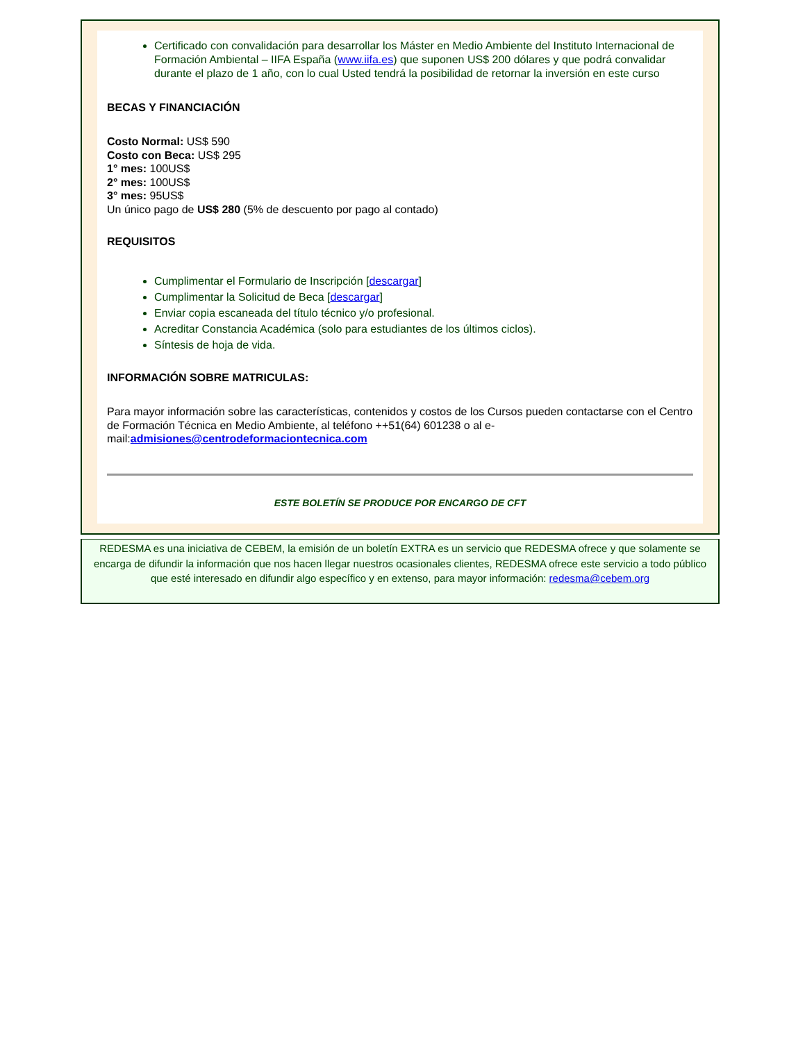Certificado con convalidación para desarrollar los Máster en Medio Ambiente del Instituto Internacional de Formación Ambiental – IIFA España (www.iifa.es) que suponen US$ 200 dólares y que podrá convalidar durante el plazo de 1 año, con lo cual Usted tendrá la posibilidad de retornar la inversión en este curso
BECAS Y FINANCIACIÓN
Costo Normal: US$ 590
Costo con Beca: US$ 295
1° mes: 100US$
2° mes: 100US$
3° mes: 95US$
Un único pago de US$ 280 (5% de descuento por pago al contado)
REQUISITOS
Cumplimentar el Formulario de Inscripción [descargar]
Cumplimentar la Solicitud de Beca [descargar]
Enviar copia escaneada del título técnico y/o profesional.
Acreditar Constancia Académica (solo para estudiantes de los últimos ciclos).
Síntesis de hoja de vida.
INFORMACIÓN SOBRE MATRICULAS:
Para mayor información sobre las características, contenidos y costos de los Cursos pueden contactarse con el Centro de Formación Técnica en Medio Ambiente, al teléfono ++51(64) 601238 o al e-mail:admisiones@centrodeformaciontecnica.com
ESTE BOLETÍN SE PRODUCE POR ENCARGO DE CFT
REDESMA es una iniciativa de CEBEM, la emisión de un boletín EXTRA es un servicio que REDESMA ofrece y que solamente se encarga de difundir la información que nos hacen llegar nuestros ocasionales clientes, REDESMA ofrece este servicio a todo público que esté interesado en difundir algo específico y en extenso, para mayor información: redesma@cebem.org